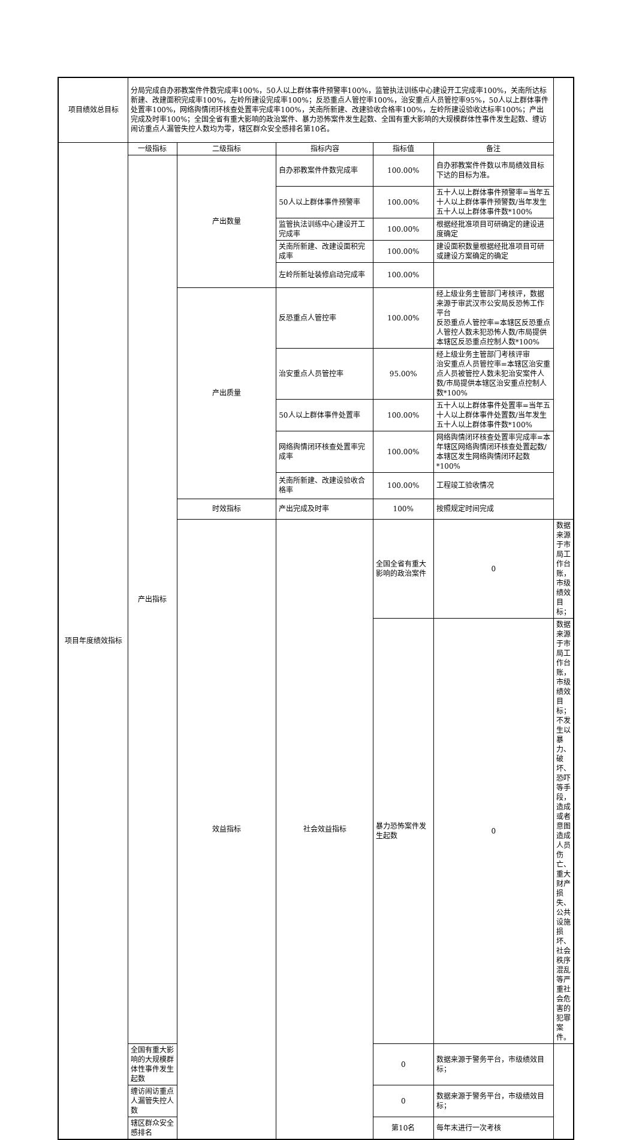| 项目绩效总目标 | 分局完成自办邪教案件件数完成率100%，50人以上群体事件预警率100%，监管执法训练中心建设开工完成率100%，关南所达标新建、改建面积完成率100%，左岭所建设完成率100%；反恐重点人管控率100%，治安重点人员管控率95%，50人以上群体事件处置率100%，网络舆情闭环核查处置率完成率100%，关南所新建、改建验收合格率100%，左岭所建设验收达标率100%；产出完成及时率100%；全国全省有重大影响的政治案件、暴力恐怖案件发生起数、全国有重大影响的大规模群体性事件发生起数、缠访闹访重点人漏管失控人数均为零，辖区群众安全感排名第10名。 | | | | | |
| 项目年度绩效指标 | 一级指标 | 二级指标 | 指标内容 | 指标值 | 备注 | |
| | 产出指标 | 产出数量 | 自办邪教案件件数完成率 | 100.00% | 自办邪教案件件数以市局绩效目标下达的目标为准。 | |
| | | | 50人以上群体事件预警率 | 100.00% | 五十人以上群体事件预警率=当年五十人以上群体事件预警数/当年发生五十人以上群体事件数*100% | |
| | | | 监管执法训练中心建设开工完成率 | 100.00% | 根据经批准项目可研确定的建设进度确定 | |
| | | | 关南所新建、改建设面积完成率 | 100.00% | 建设面积数量根据经批准项目可研或建设方案确定的确定 | |
| | | | 左岭所新址装修启动完成率 | 100.00% | | |
| | | 产出质量 | 反恐重点人管控率 | 100.00% | 经上级业务主管部门考核评，数据来源于审武汉市公安局反恐怖工作平台 反恐重点人管控率=本辖区反恐重点人管控人数未犯恐怖人数/市局提供本辖区反恐重点控制人数*100% | |
| | | | 治安重点人员管控率 | 95.00% | 经上级业务主管部门考核评审 治安重点人员管控率=本辖区治安重点人员被管控人数未犯治安案件人数/市局提供本辖区治安重点控制人数*100% | |
| | | | 50人以上群体事件处置率 | 100.00% | 五十人以上群体事件处置率=当年五十人以上群体事件处置数/当年发生五十人以上群体事件数*100% | |
| | | | 网络舆情闭环核查处置率完成率 | 100.00% | 网络舆情闭环核查处置率完成率=本年辖区网络舆情闭环核查处置起数/本辖区发生网络舆情闭环起数*100% | |
| | | | 关南所新建、改建设验收合格率 | 100.00% | 工程竣工验收情况 | |
| | | 时效指标 | 产出完成及时率 | 100% | 按照规定时间完成 | |
| | | 效益指标 | 社会效益指标 | 全国全省有重大影响的政治案件 | 0 | 数据来源于市局工作台账，市级绩效目标； |
| | | | | 暴力恐怖案件发生起数 | 0 | 数据来源于市局工作台账，市级绩效目标； 不发生以暴力、破坏、恐吓等手段，造成或者意图造成人员伤亡、重大财产损失、公共设施损坏、社会秩序混乱等严重社会危害的犯罪案件。 |
| | 全国有重大影响的大规模群体性事件发生起数 | | | 0 | 数据来源于警务平台，市级绩效目标； | |
| | 缠访闹访重点人漏管失控人数 | | | 0 | 数据来源于警务平台，市级绩效目标； | |
| | 辖区群众安全感排名 | | | 第10名 | 每年末进行一次考核 | |